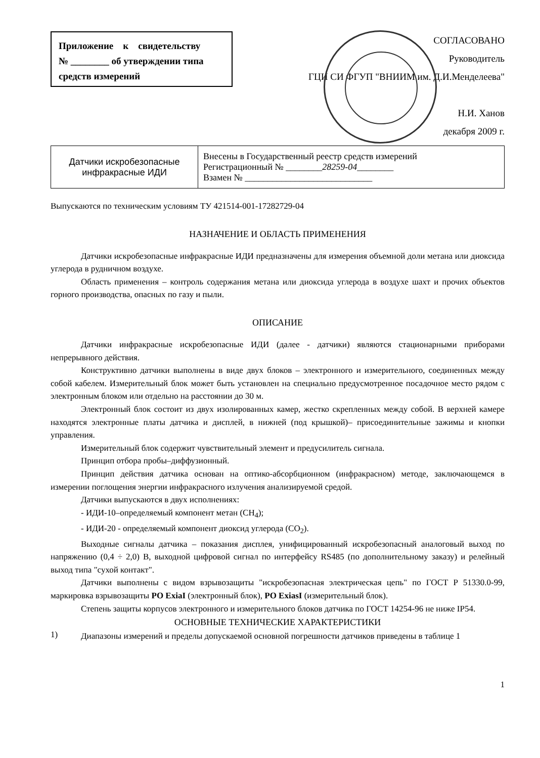Приложение к свидетельству
№ ________ об утверждении типа
средств измерений
СОГЛАСОВАНО
Руководитель
ГЦИ СИ ФГУП "ВНИИМ им. Д.И.Менделеева"
Н.И. Ханов
декабря 2009 г.
| Датчики искробезопасные инфракрасные ИДИ | Внесены в Государственный реестр средств измерений Регистрационный № ________ 28259-04 ________ Взамен № ____________________________ |
Выпускаются по техническим условиям ТУ 421514-001-17282729-04
НАЗНАЧЕНИЕ И ОБЛАСТЬ ПРИМЕНЕНИЯ
Датчики искробезопасные инфракрасные ИДИ предназначены для измерения объемной доли метана или диоксида углерода в рудничном воздухе.
Область применения – контроль содержания метана или диоксида углерода в воздухе шахт и прочих объектов горного производства, опасных по газу и пыли.
ОПИСАНИЕ
Датчики инфракрасные искробезопасные ИДИ (далее - датчики) являются стационарными приборами непрерывного действия.
Конструктивно датчики выполнены в виде двух блоков – электронного и измерительного, соединенных между собой кабелем. Измерительный блок может быть установлен на специально предусмотренное посадочное место рядом с электронным блоком или отдельно на расстоянии до 30 м.
Электронный блок состоит из двух изолированных камер, жестко скрепленных между собой. В верхней камере находятся электронные платы датчика и дисплей, в нижней (под крышкой)– присоединительные зажимы и кнопки управления.
Измерительный блок содержит чувствительный элемент и предусилитель сигнала.
Принцип отбора пробы–диффузионный.
Принцип действия датчика основан на оптико-абсорбционном (инфракрасном) методе, заключающемся в измерении поглощения энергии инфракрасного излучения анализируемой средой.
Датчики выпускаются в двух исполнениях:
- ИДИ-10–определяемый компонент метан (CH<sub>4</sub>);
- ИДИ-20 - определяемый компонент диоксид углерода (CO<sub>2</sub>).
Выходные сигналы датчика – показания дисплея, унифицированный искробезопасный аналоговый выход по напряжению (0,4 ÷ 2,0) В, выходной цифровой сигнал по интерфейсу RS485 (по дополнительному заказу) и релейный выход типа "сухой контакт".
Датчики выполнены с видом взрывозащиты "искробезопасная электрическая цепь" по ГОСТ Р 51330.0-99, маркировка взрывозащиты PO ExiaI (электронный блок), PO ExiasI (измерительный блок).
Степень защиты корпусов электронного и измерительного блоков датчика по ГОСТ 14254-96 не ниже IP54.
ОСНОВНЫЕ ТЕХНИЧЕСКИЕ ХАРАКТЕРИСТИКИ
1)
Диапазоны измерений и пределы допускаемой основной погрешности датчиков приведены в таблице 1
1